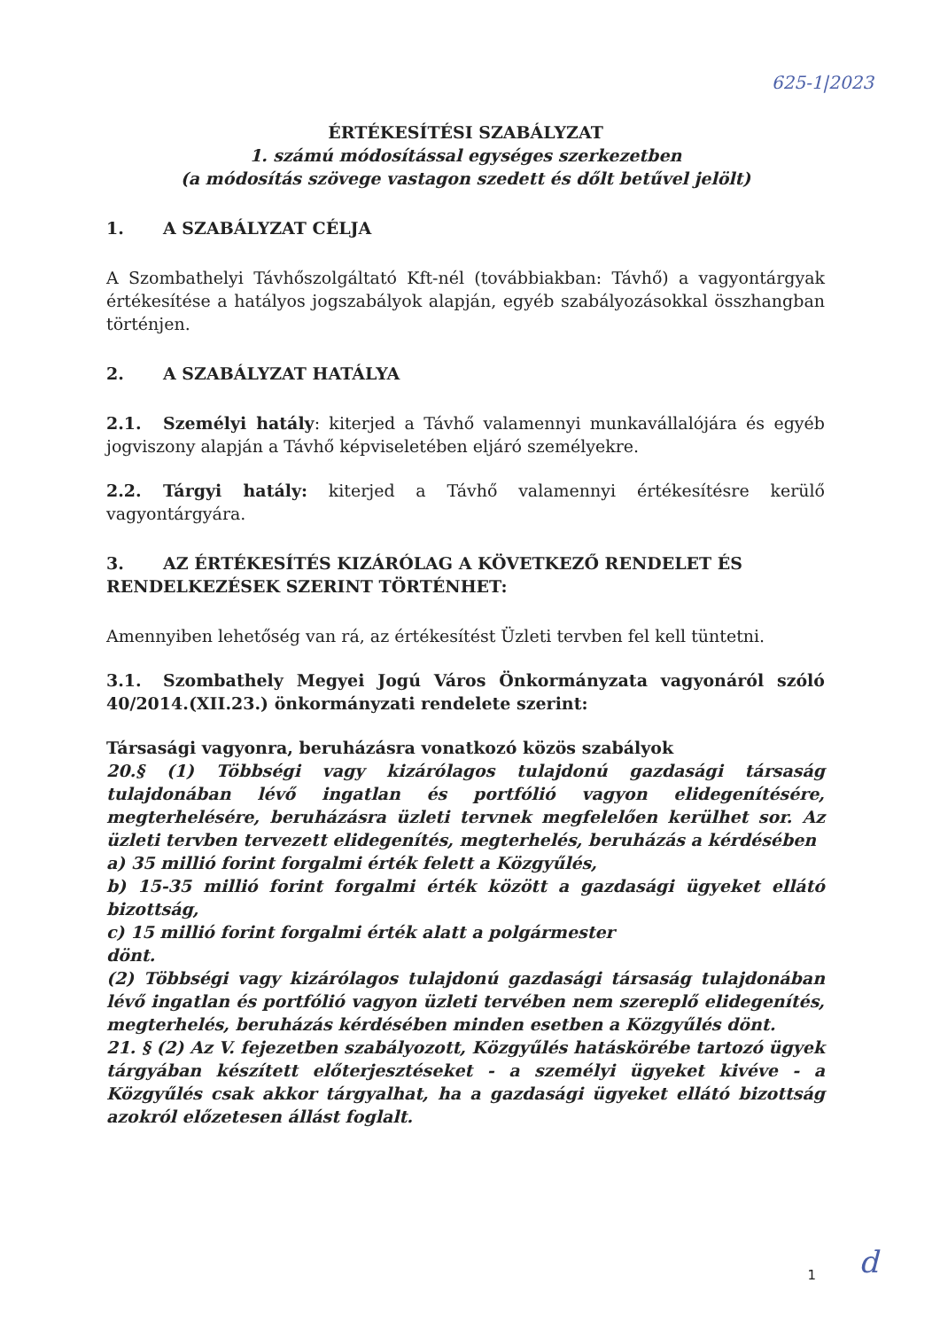625-1|2023
ÉRTÉKESÍTÉSI SZABÁLYZAT
1. számú módosítással egységes szerkezetben
(a módosítás szövege vastagon szedett és dőlt betűvel jelölt)
1. A SZABÁLYZAT CÉLJA
A Szombathelyi Távhőszolgáltató Kft-nél (továbbiakban: Távhő) a vagyontárgyak értékesítése a hatályos jogszabályok alapján, egyéb szabályozásokkal összhangban történjen.
2. A SZABÁLYZAT HATÁLYA
2.1. Személyi hatály: kiterjed a Távhő valamennyi munkavállalójára és egyéb jogviszony alapján a Távhő képviseletében eljáró személyekre.
2.2. Tárgyi hatály: kiterjed a Távhő valamennyi értékesítésre kerülő vagyontárgyára.
3. AZ ÉRTÉKESÍTÉS KIZÁRÓLAG A KÖVETKEZŐ RENDELET ÉS RENDELKEZÉSEK SZERINT TÖRTÉNHET:
Amennyiben lehetőség van rá, az értékesítést Üzleti tervben fel kell tüntetni.
3.1. Szombathely Megyei Jogú Város Önkormányzata vagyonáról szóló 40/2014.(XII.23.) önkormányzati rendelete szerint:
Társasági vagyonra, beruházásra vonatkozó közös szabályok
20.§ (1) Többségi vagy kizárólagos tulajdonú gazdasági társaság tulajdonában lévő ingatlan és portfólió vagyon elidegenítésére, megterhelésére, beruházásra üzleti tervnek megfelelően kerülhet sor. Az üzleti tervben tervezett elidegenítés, megterhelés, beruházás a kérdésében
a) 35 millió forint forgalmi érték felett a Közgyűlés,
b) 15-35 millió forint forgalmi érték között a gazdasági ügyeket ellátó bizottság,
c) 15 millió forint forgalmi érték alatt a polgármester
dönt.
(2) Többségi vagy kizárólagos tulajdonú gazdasági társaság tulajdonában lévő ingatlan és portfólió vagyon üzleti tervében nem szereplő elidegenítés, megterhelés, beruházás kérdésében minden esetben a Közgyűlés dönt.
21. § (2) Az V. fejezetben szabályozott, Közgyűlés hatáskörébe tartozó ügyek tárgyában készített előterjesztéseket - a személyi ügyeket kivéve - a Közgyűlés csak akkor tárgyalhat, ha a gazdasági ügyeket ellátó bizottság azokról előzetesen állást foglalt.
1 d